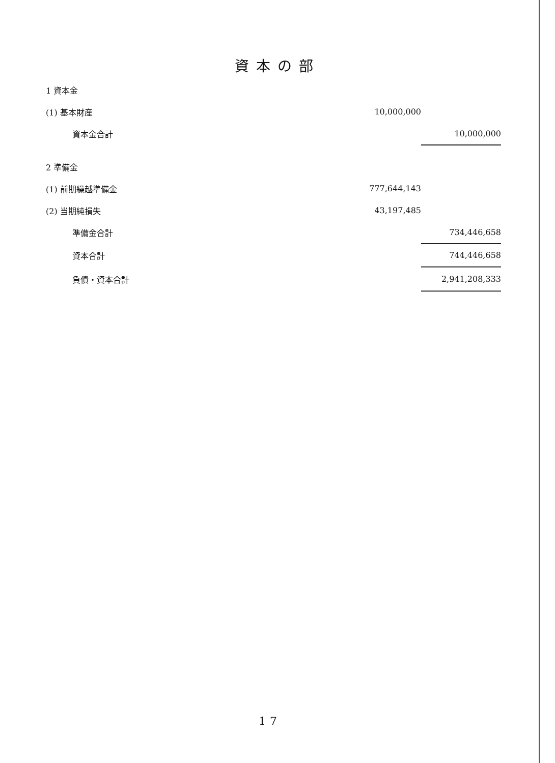資本の部
| 1 資本金 | | |
| (1) 基本財産 | 10,000,000 | |
| 資本金合計 | | 10,000,000 |
| 2 準備金 | | |
| (1) 前期繰越準備金 | 777,644,143 | |
| (2) 当期純損失 | 43,197,485 | |
| 準備金合計 | | 734,446,658 |
| 資本合計 | | 744,446,658 |
| 負債・資本合計 | | 2,941,208,333 |
17